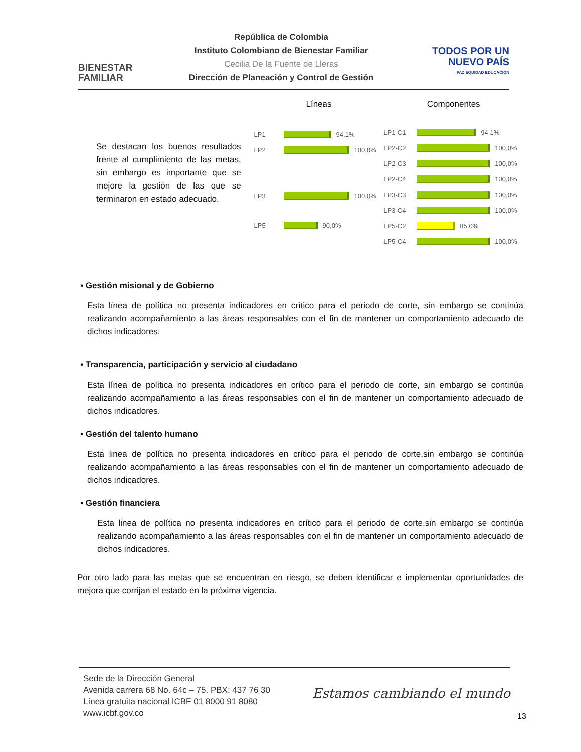BIENESTAR
FAMILIAR
República de Colombia
Instituto Colombiano de Bienestar Familiar
Cecilia De la Fuente de Lleras
Dirección de Planeación y Control de Gestión
TODOS POR UN
NUEVO PAÍS
PAZ EQUIDAD EDUCACIÓN
Se destacan los buenos resultados frente al cumplimiento de las metas, sin embargo es importante que se mejore la gestión de las que se terminaron en estado adecuado.
Líneas
LP1 94,1%
LP2 100,0%
LP3 100,0%
LP5 90,0%
Componentes
LP1-C1 94,1%
LP2-C2 100,0%
LP2-C3 100,0%
LP2-C4 100,0%
LP3-C3 100,0%
LP3-C4 100,0%
LP5-C2 85,0%
LP5-C4 100,0%
▪ Gestión misional y de Gobierno
Esta línea de política no presenta indicadores en crítico para el periodo de corte, sin embargo se continúa realizando acompañamiento a las áreas responsables con el fin de mantener un comportamiento adecuado de dichos indicadores.
▪ Transparencia, participación y servicio al ciudadano
Esta línea de política no presenta indicadores en crítico para el periodo de corte, sin embargo se continúa realizando acompañamiento a las áreas responsables con el fin de mantener un comportamiento adecuado de dichos indicadores.
▪ Gestión del talento humano
Esta linea de política no presenta indicadores en crítico para el periodo de corte,sin embargo se continúa realizando acompañamiento a las áreas responsables con el fin de mantener un comportamiento adecuado de dichos indicadores.
▪ Gestión financiera
Esta linea de política no presenta indicadores en crítico para el periodo de corte,sin embargo se continúa realizando acompañamiento a las áreas responsables con el fin de mantener un comportamiento adecuado de dichos indicadores.
Por otro lado para las metas que se encuentran en riesgo, se deben identificar e implementar oportunidades de mejora que corrijan el estado en la próxima vigencia.
Sede de la Dirección General
Avenida carrera 68 No. 64c – 75. PBX: 437 76 30
Línea gratuita nacional ICBF 01 8000 91 8080
www.icbf.gov.co
Estamos cambiando el mundo
13